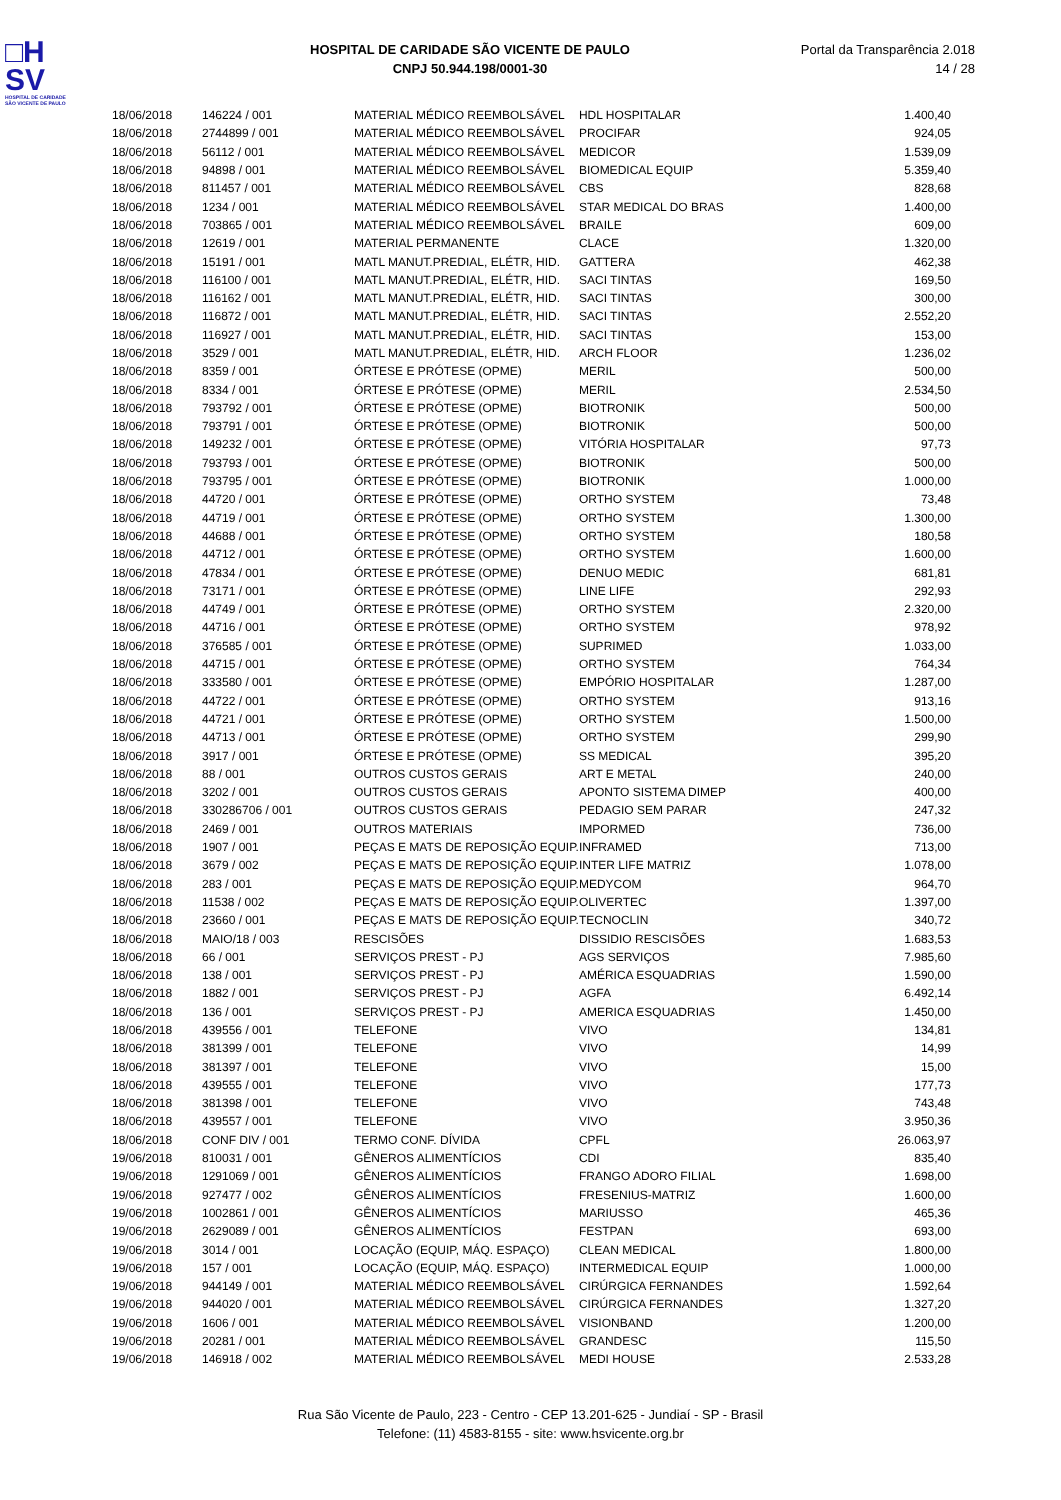□H
SV
HOSPITAL DE CARIDADE
SÃO VICENTE DE PAULO
HOSPITAL DE CARIDADE SÃO VICENTE DE PAULO
CNPJ 50.944.198/0001-30
Portal da Transparência 2.018
14 / 28
| 18/06/2018 | 146224 / 001 | MATERIAL MÉDICO REEMBOLSÁVEL | HDL HOSPITALAR | 1.400,40 |
| 18/06/2018 | 2744899 / 001 | MATERIAL MÉDICO REEMBOLSÁVEL | PROCIFAR | 924,05 |
| 18/06/2018 | 56112 / 001 | MATERIAL MÉDICO REEMBOLSÁVEL | MEDICOR | 1.539,09 |
| 18/06/2018 | 94898 / 001 | MATERIAL MÉDICO REEMBOLSÁVEL | BIOMEDICAL EQUIP | 5.359,40 |
| 18/06/2018 | 811457 / 001 | MATERIAL MÉDICO REEMBOLSÁVEL | CBS | 828,68 |
| 18/06/2018 | 1234 / 001 | MATERIAL MÉDICO REEMBOLSÁVEL | STAR MEDICAL DO BRAS | 1.400,00 |
| 18/06/2018 | 703865 / 001 | MATERIAL MÉDICO REEMBOLSÁVEL | BRAILE | 609,00 |
| 18/06/2018 | 12619 / 001 | MATERIAL PERMANENTE | CLACE | 1.320,00 |
| 18/06/2018 | 15191 / 001 | MATL MANUT.PREDIAL, ELÉTR, HID. | GATTERA | 462,38 |
| 18/06/2018 | 116100 / 001 | MATL MANUT.PREDIAL, ELÉTR, HID. | SACI TINTAS | 169,50 |
| 18/06/2018 | 116162 / 001 | MATL MANUT.PREDIAL, ELÉTR, HID. | SACI TINTAS | 300,00 |
| 18/06/2018 | 116872 / 001 | MATL MANUT.PREDIAL, ELÉTR, HID. | SACI TINTAS | 2.552,20 |
| 18/06/2018 | 116927 / 001 | MATL MANUT.PREDIAL, ELÉTR, HID. | SACI TINTAS | 153,00 |
| 18/06/2018 | 3529 / 001 | MATL MANUT.PREDIAL, ELÉTR, HID. | ARCH FLOOR | 1.236,02 |
| 18/06/2018 | 8359 / 001 | ÓRTESE E PRÓTESE (OPME) | MERIL | 500,00 |
| 18/06/2018 | 8334 / 001 | ÓRTESE E PRÓTESE (OPME) | MERIL | 2.534,50 |
| 18/06/2018 | 793792 / 001 | ÓRTESE E PRÓTESE (OPME) | BIOTRONIK | 500,00 |
| 18/06/2018 | 793791 / 001 | ÓRTESE E PRÓTESE (OPME) | BIOTRONIK | 500,00 |
| 18/06/2018 | 149232 / 001 | ÓRTESE E PRÓTESE (OPME) | VITÓRIA HOSPITALAR | 97,73 |
| 18/06/2018 | 793793 / 001 | ÓRTESE E PRÓTESE (OPME) | BIOTRONIK | 500,00 |
| 18/06/2018 | 793795 / 001 | ÓRTESE E PRÓTESE (OPME) | BIOTRONIK | 1.000,00 |
| 18/06/2018 | 44720 / 001 | ÓRTESE E PRÓTESE (OPME) | ORTHO SYSTEM | 73,48 |
| 18/06/2018 | 44719 / 001 | ÓRTESE E PRÓTESE (OPME) | ORTHO SYSTEM | 1.300,00 |
| 18/06/2018 | 44688 / 001 | ÓRTESE E PRÓTESE (OPME) | ORTHO SYSTEM | 180,58 |
| 18/06/2018 | 44712 / 001 | ÓRTESE E PRÓTESE (OPME) | ORTHO SYSTEM | 1.600,00 |
| 18/06/2018 | 47834 / 001 | ÓRTESE E PRÓTESE (OPME) | DENUO MEDIC | 681,81 |
| 18/06/2018 | 73171 / 001 | ÓRTESE E PRÓTESE (OPME) | LINE LIFE | 292,93 |
| 18/06/2018 | 44749 / 001 | ÓRTESE E PRÓTESE (OPME) | ORTHO SYSTEM | 2.320,00 |
| 18/06/2018 | 44716 / 001 | ÓRTESE E PRÓTESE (OPME) | ORTHO SYSTEM | 978,92 |
| 18/06/2018 | 376585 / 001 | ÓRTESE E PRÓTESE (OPME) | SUPRIMED | 1.033,00 |
| 18/06/2018 | 44715 / 001 | ÓRTESE E PRÓTESE (OPME) | ORTHO SYSTEM | 764,34 |
| 18/06/2018 | 333580 / 001 | ÓRTESE E PRÓTESE (OPME) | EMPÓRIO HOSPITALAR | 1.287,00 |
| 18/06/2018 | 44722 / 001 | ÓRTESE E PRÓTESE (OPME) | ORTHO SYSTEM | 913,16 |
| 18/06/2018 | 44721 / 001 | ÓRTESE E PRÓTESE (OPME) | ORTHO SYSTEM | 1.500,00 |
| 18/06/2018 | 44713 / 001 | ÓRTESE E PRÓTESE (OPME) | ORTHO SYSTEM | 299,90 |
| 18/06/2018 | 3917 / 001 | ÓRTESE E PRÓTESE (OPME) | SS MEDICAL | 395,20 |
| 18/06/2018 | 88 / 001 | OUTROS CUSTOS GERAIS | ART E METAL | 240,00 |
| 18/06/2018 | 3202 / 001 | OUTROS CUSTOS GERAIS | APONTO SISTEMA DIMEP | 400,00 |
| 18/06/2018 | 330286706 / 001 | OUTROS CUSTOS GERAIS | PEDAGIO SEM PARAR | 247,32 |
| 18/06/2018 | 2469 / 001 | OUTROS MATERIAIS | IMPORMED | 736,00 |
| 18/06/2018 | 1907 / 001 | PEÇAS E MATS DE REPOSIÇÃO EQUIP. | INFRAMED | 713,00 |
| 18/06/2018 | 3679 / 002 | PEÇAS E MATS DE REPOSIÇÃO EQUIP. | INTER LIFE MATRIZ | 1.078,00 |
| 18/06/2018 | 283 / 001 | PEÇAS E MATS DE REPOSIÇÃO EQUIP. | MEDYCOM | 964,70 |
| 18/06/2018 | 11538 / 002 | PEÇAS E MATS DE REPOSIÇÃO EQUIP. | OLIVERTEC | 1.397,00 |
| 18/06/2018 | 23660 / 001 | PEÇAS E MATS DE REPOSIÇÃO EQUIP. | TECNOCLIN | 340,72 |
| 18/06/2018 | MAIO/18 / 003 | RESCISÕES | DISSIDIO RESCISÕES | 1.683,53 |
| 18/06/2018 | 66 / 001 | SERVIÇOS PREST - PJ | AGS SERVIÇOS | 7.985,60 |
| 18/06/2018 | 138 / 001 | SERVIÇOS PREST - PJ | AMÉRICA ESQUADRIAS | 1.590,00 |
| 18/06/2018 | 1882 / 001 | SERVIÇOS PREST - PJ | AGFA | 6.492,14 |
| 18/06/2018 | 136 / 001 | SERVIÇOS PREST - PJ | AMERICA ESQUADRIAS | 1.450,00 |
| 18/06/2018 | 439556 / 001 | TELEFONE | VIVO | 134,81 |
| 18/06/2018 | 381399 / 001 | TELEFONE | VIVO | 14,99 |
| 18/06/2018 | 381397 / 001 | TELEFONE | VIVO | 15,00 |
| 18/06/2018 | 439555 / 001 | TELEFONE | VIVO | 177,73 |
| 18/06/2018 | 381398 / 001 | TELEFONE | VIVO | 743,48 |
| 18/06/2018 | 439557 / 001 | TELEFONE | VIVO | 3.950,36 |
| 18/06/2018 | CONF DIV / 001 | TERMO CONF. DÍVIDA | CPFL | 26.063,97 |
| 19/06/2018 | 810031 / 001 | GÊNEROS ALIMENTÍCIOS | CDI | 835,40 |
| 19/06/2018 | 1291069 / 001 | GÊNEROS ALIMENTÍCIOS | FRANGO ADORO FILIAL | 1.698,00 |
| 19/06/2018 | 927477 / 002 | GÊNEROS ALIMENTÍCIOS | FRESENIUS-MATRIZ | 1.600,00 |
| 19/06/2018 | 1002861 / 001 | GÊNEROS ALIMENTÍCIOS | MARIUSSO | 465,36 |
| 19/06/2018 | 2629089 / 001 | GÊNEROS ALIMENTÍCIOS | FESTPAN | 693,00 |
| 19/06/2018 | 3014 / 001 | LOCAÇÃO (EQUIP, MÁQ. ESPAÇO) | CLEAN MEDICAL | 1.800,00 |
| 19/06/2018 | 157 / 001 | LOCAÇÃO (EQUIP, MÁQ. ESPAÇO) | INTERMEDICAL EQUIP | 1.000,00 |
| 19/06/2018 | 944149 / 001 | MATERIAL MÉDICO REEMBOLSÁVEL | CIRÚRGICA FERNANDES | 1.592,64 |
| 19/06/2018 | 944020 / 001 | MATERIAL MÉDICO REEMBOLSÁVEL | CIRÚRGICA FERNANDES | 1.327,20 |
| 19/06/2018 | 1606 / 001 | MATERIAL MÉDICO REEMBOLSÁVEL | VISIONBAND | 1.200,00 |
| 19/06/2018 | 20281 / 001 | MATERIAL MÉDICO REEMBOLSÁVEL | GRANDESC | 115,50 |
| 19/06/2018 | 146918 / 002 | MATERIAL MÉDICO REEMBOLSÁVEL | MEDI HOUSE | 2.533,28 |
Rua São Vicente de Paulo, 223 - Centro - CEP 13.201-625 - Jundiaí - SP - Brasil
Telefone: (11) 4583-8155 - site: www.hsvicente.org.br